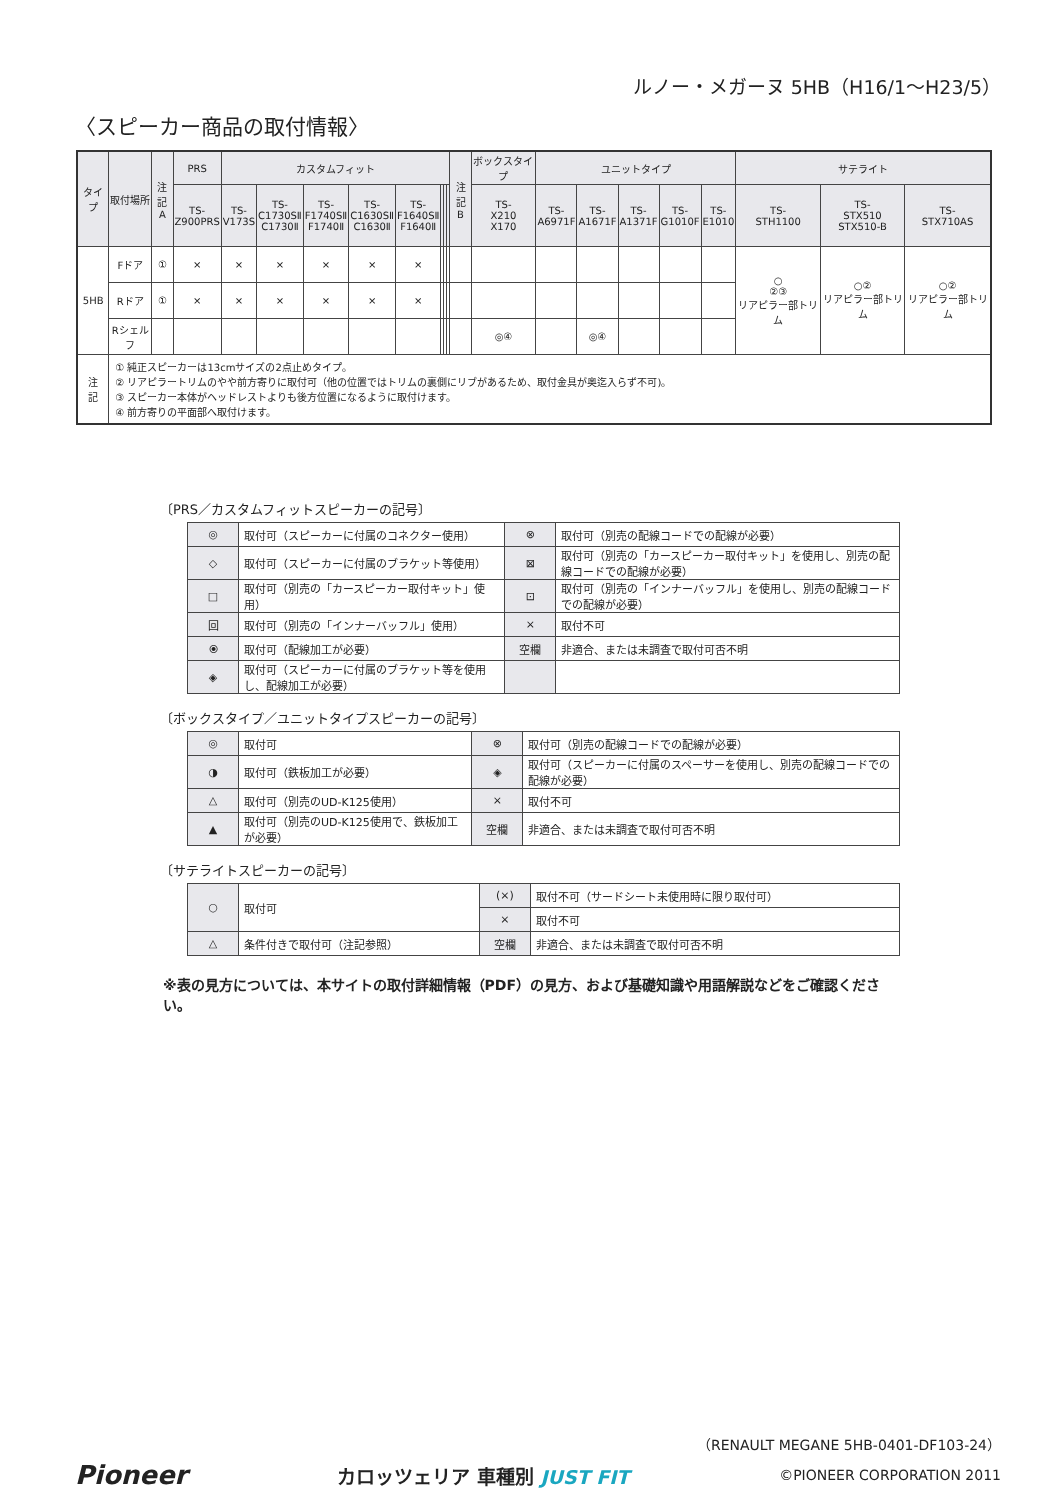ルノー・メガーヌ 5HB（H16/1〜H23/5）
〈スピーカー商品の取付情報〉
| タイプ | 取付場所 | 注記 A | PRS | カスタムフィット | | | | | | | | 注記 B | ボックスタイプ | ユニットタイプ | | | | | サテライト | | |
| --- | --- | --- | --- | --- | --- | --- | --- | --- | --- | --- | --- | --- | --- | --- | --- | --- | --- | --- | --- | --- | --- |
| | | | TS- Z900PRS | TS- V173S | TS- C1730SⅡ C1730Ⅱ | TS- F1740SⅡ F1740Ⅱ | TS- C1630SⅡ C1630Ⅱ | TS- F1640SⅡ F1640Ⅱ | | | | | TS- X210 X170 | TS- A6971F | TS- A1671F | TS- A1371F | TS- G1010F | TS- E1010 | TS- STH1100 | TS- STX510 STX510-B | TS- STX710AS |
| 5HB | Fドア | ① | × | × | × | × | × | × | | | | | | | | | | | ○ ②③ リアピラー部トリム | ○② リアピラー部トリム | ○② リアピラー部トリム |
| | Rドア | ① | × | × | × | × | × | × | | | | | | | | | | | | | |
| | Rシェルフ | | | | | | | | | | | | ◎④ | | ◎④ | | | | | | |
| 注 記 | ① 純正スピーカーは13cmサイズの2点止めタイプ。 ② リアピラートリムのやや前方寄りに取付可（他の位置ではトリムの裏側にリブがあるため、取付金具が奥迄入らず不可)。 ③ スピーカー本体がヘッドレストよりも後方位置になるように取付けます。 ④ 前方寄りの平面部へ取付けます。 | | | | | | | | | | | | | | | | | | | | |
〔PRS／カスタムフィットスピーカーの記号〕
| ◎ | 取付可（スピーカーに付属のコネクター使用） | ⊗ | 取付可（別売の配線コードでの配線が必要） |
| ◇ | 取付可（スピーカーに付属のブラケット等使用） | ⊠ | 取付可（別売の「カースピーカー取付キット」を使用し、別売の配線コードでの配線が必要） |
| □ | 取付可（別売の「カースピーカー取付キット」使用） | ⊡ | 取付可（別売の「インナーバッフル」を使用し、別売の配線コードでの配線が必要） |
| 回 | 取付可（別売の「インナーバッフル」使用） | × | 取付不可 |
| ⦿ | 取付可（配線加工が必要） | 空欄 | 非適合、または未調査で取付可否不明 |
| ◈ | 取付可（スピーカーに付属のブラケット等を使用し、配線加工が必要） | | |
〔ボックスタイプ／ユニットタイプスピーカーの記号〕
| ◎ | 取付可 | ⊗ | 取付可（別売の配線コードでの配線が必要） |
| ◑ | 取付可（鉄板加工が必要） | ◈ | 取付可（スピーカーに付属のスペーサーを使用し、別売の配線コードでの配線が必要） |
| △ | 取付可（別売のUD-K125使用） | × | 取付不可 |
| ▲ | 取付可（別売のUD-K125使用で、鉄板加工が必要） | 空欄 | 非適合、または未調査で取付可否不明 |
〔サテライトスピーカーの記号〕
| ○ | 取付可 | (×) | 取付不可（サードシート未使用時に限り取付可） |
| | | × | 取付不可 |
| △ | 条件付きで取付可（注記参照） | 空欄 | 非適合、または未調査で取付可否不明 |
※表の見方については、本サイトの取付詳細情報（PDF）の見方、および基礎知識や用語解説などをご確認ください。
（RENAULT MEGANE 5HB-0401-DF103-24）
Pioneer カロッツェリア 車種別 JUST FIT ©PIONEER CORPORATION 2011